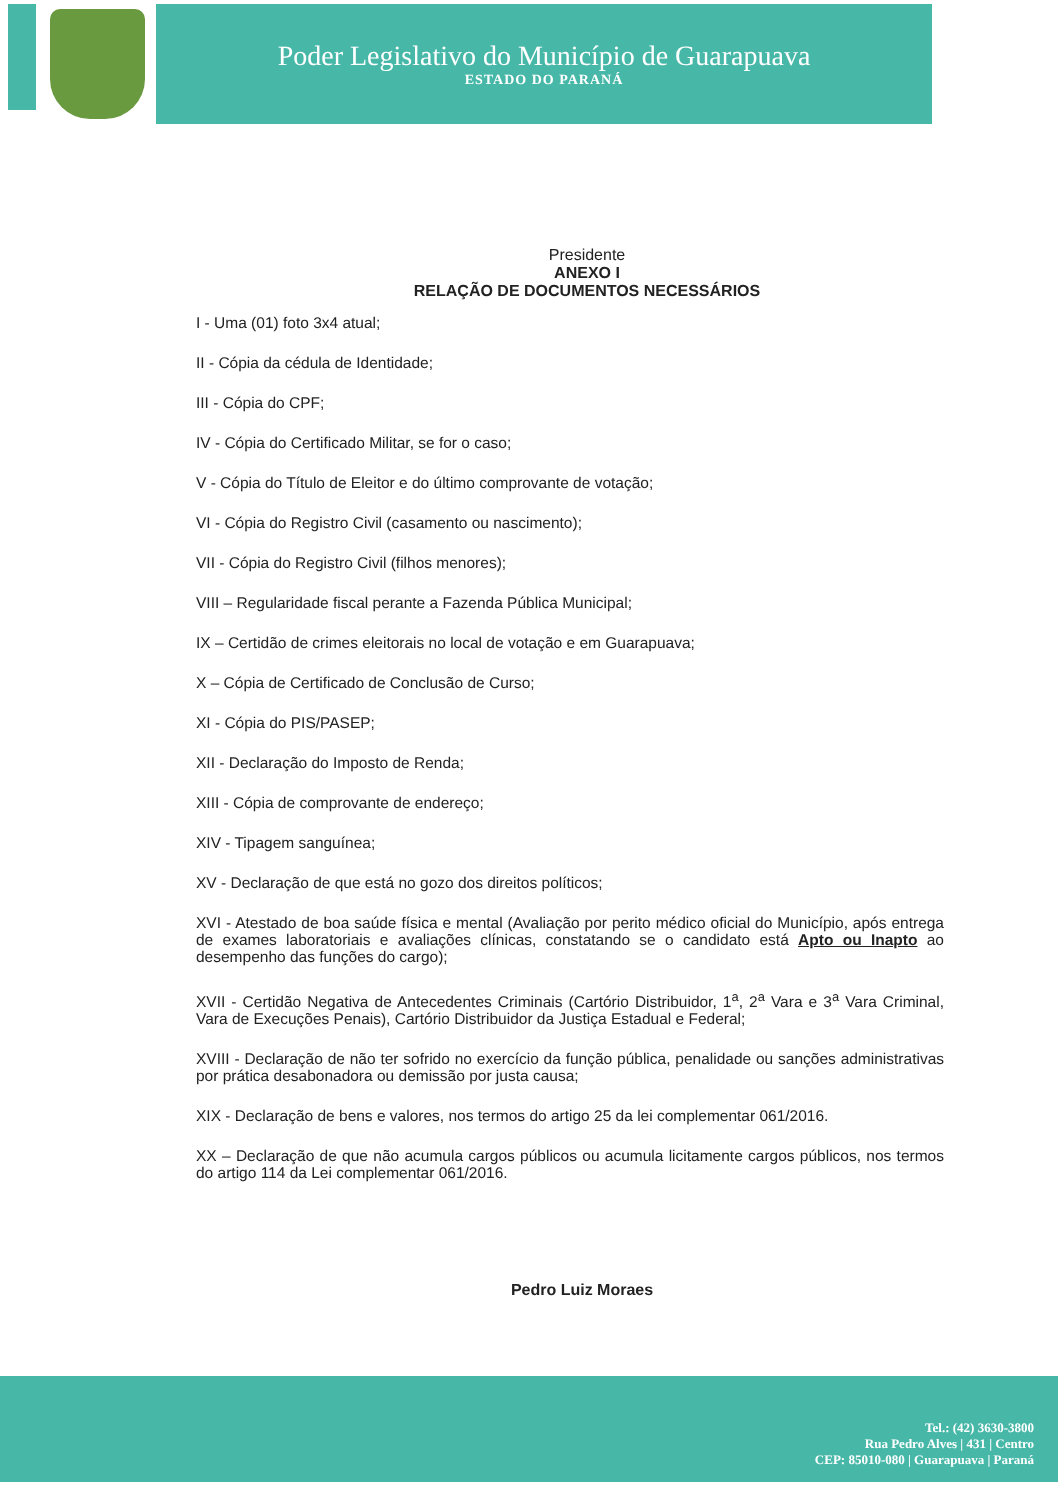Poder Legislativo do Município de Guarapuava
ESTADO DO PARANÁ
Presidente
ANEXO I
RELAÇÃO DE DOCUMENTOS NECESSÁRIOS
I - Uma (01) foto 3x4 atual;
II - Cópia da cédula de Identidade;
III - Cópia do CPF;
IV - Cópia do Certificado Militar, se for o caso;
V - Cópia do Título de Eleitor e do último comprovante de votação;
VI - Cópia do Registro Civil (casamento ou nascimento);
VII - Cópia do Registro Civil (filhos menores);
VIII – Regularidade fiscal perante a Fazenda Pública Municipal;
IX – Certidão de crimes eleitorais no local de votação e em Guarapuava;
X – Cópia de Certificado de Conclusão de Curso;
XI - Cópia do PIS/PASEP;
XII - Declaração do Imposto de Renda;
XIII - Cópia de comprovante de endereço;
XIV - Tipagem sanguínea;
XV - Declaração de que está no gozo dos direitos políticos;
XVI - Atestado de boa saúde física e mental (Avaliação por perito médico oficial do Município, após entrega de exames laboratoriais e avaliações clínicas, constatando se o candidato está Apto ou Inapto ao desempenho das funções do cargo);
XVII - Certidão Negativa de Antecedentes Criminais (Cartório Distribuidor, 1<sup>a</sup>, 2<sup>a</sup> Vara e 3<sup>a</sup> Vara Criminal, Vara de Execuções Penais), Cartório Distribuidor da Justiça Estadual e Federal;
XVIII - Declaração de não ter sofrido no exercício da função pública, penalidade ou sanções administrativas por prática desabonadora ou demissão por justa causa;
XIX - Declaração de bens e valores, nos termos do artigo 25 da lei complementar 061/2016.
XX – Declaração de que não acumula cargos públicos ou acumula licitamente cargos públicos, nos termos do artigo 114 da Lei complementar 061/2016.
Pedro Luiz Moraes
Tel.: (42) 3630-3800
Rua Pedro Alves | 431 | Centro
CEP: 85010-080 | Guarapuava | Paraná